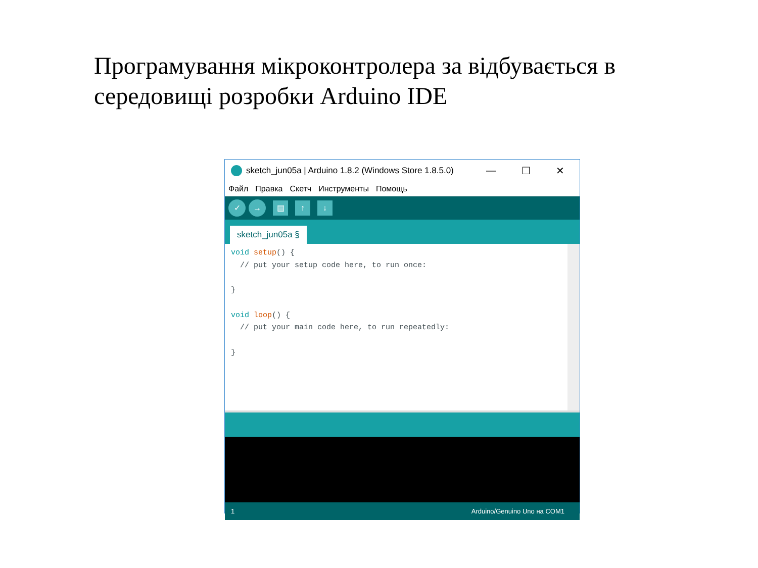Програмування мікроконтролера за відбувається в середовищі розробки Arduino IDE
sketch_jun05a | Arduino 1.8.2 (Windows Store 1.8.5.0)
— ☐ ✕
Файл Правка Скетч Инструменты Помощь
✓ →
▤ ↑ ↓
sketch_jun05a §
void setup() { // put your setup code here, to run once: } void loop() { // put your main code here, to run repeatedly: }
1 Arduino/Genuino Uno на COM1